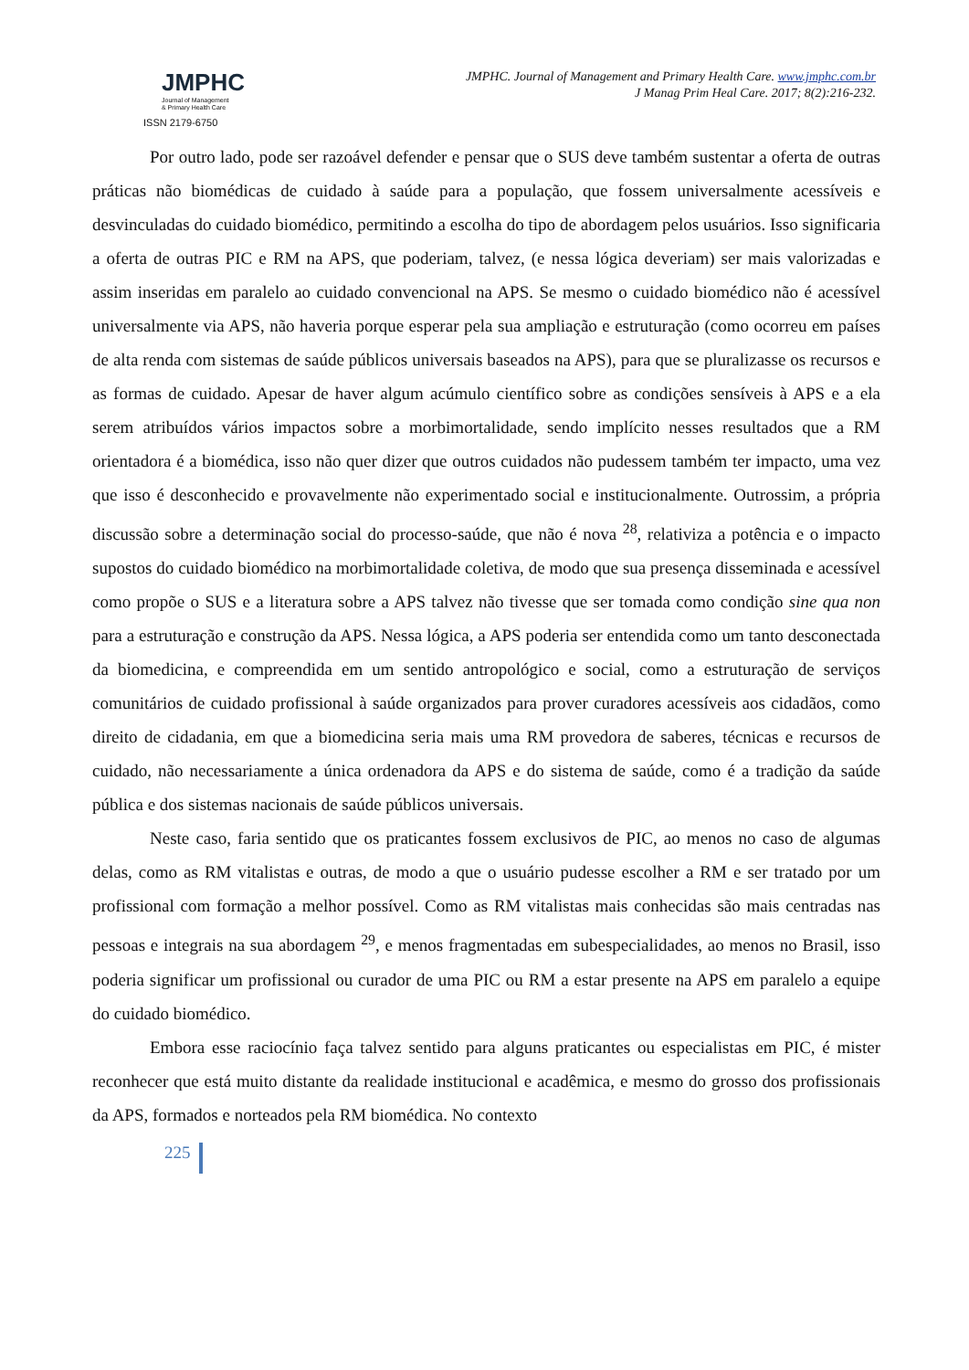JMPHC
Journal of Management
& Primary Health Care
ISSN 2179-6750
JMPHC. Journal of Management and Primary Health Care. www.jmphc.com.br
J Manag Prim Heal Care. 2017; 8(2):216-232.
Por outro lado, pode ser razoável defender e pensar que o SUS deve também sustentar a oferta de outras práticas não biomédicas de cuidado à saúde para a população, que fossem universalmente acessíveis e desvinculadas do cuidado biomédico, permitindo a escolha do tipo de abordagem pelos usuários. Isso significaria a oferta de outras PIC e RM na APS, que poderiam, talvez, (e nessa lógica deveriam) ser mais valorizadas e assim inseridas em paralelo ao cuidado convencional na APS. Se mesmo o cuidado biomédico não é acessível universalmente via APS, não haveria porque esperar pela sua ampliação e estruturação (como ocorreu em países de alta renda com sistemas de saúde públicos universais baseados na APS), para que se pluralizasse os recursos e as formas de cuidado. Apesar de haver algum acúmulo científico sobre as condições sensíveis à APS e a ela serem atribuídos vários impactos sobre a morbimortalidade, sendo implícito nesses resultados que a RM orientadora é a biomédica, isso não quer dizer que outros cuidados não pudessem também ter impacto, uma vez que isso é desconhecido e provavelmente não experimentado social e institucionalmente. Outrossim, a própria discussão sobre a determinação social do processo-saúde, que não é nova <sup>28</sup>, relativiza a potência e o impacto supostos do cuidado biomédico na morbimortalidade coletiva, de modo que sua presença disseminada e acessível como propõe o SUS e a literatura sobre a APS talvez não tivesse que ser tomada como condição sine qua non para a estruturação e construção da APS. Nessa lógica, a APS poderia ser entendida como um tanto desconectada da biomedicina, e compreendida em um sentido antropológico e social, como a estruturação de serviços comunitários de cuidado profissional à saúde organizados para prover curadores acessíveis aos cidadãos, como direito de cidadania, em que a biomedicina seria mais uma RM provedora de saberes, técnicas e recursos de cuidado, não necessariamente a única ordenadora da APS e do sistema de saúde, como é a tradição da saúde pública e dos sistemas nacionais de saúde públicos universais.
Neste caso, faria sentido que os praticantes fossem exclusivos de PIC, ao menos no caso de algumas delas, como as RM vitalistas e outras, de modo a que o usuário pudesse escolher a RM e ser tratado por um profissional com formação a melhor possível. Como as RM vitalistas mais conhecidas são mais centradas nas pessoas e integrais na sua abordagem <sup>29</sup>, e menos fragmentadas em subespecialidades, ao menos no Brasil, isso poderia significar um profissional ou curador de uma PIC ou RM a estar presente na APS em paralelo a equipe do cuidado biomédico.
Embora esse raciocínio faça talvez sentido para alguns praticantes ou especialistas em PIC, é mister reconhecer que está muito distante da realidade institucional e acadêmica, e mesmo do grosso dos profissionais da APS, formados e norteados pela RM biomédica. No contexto
225